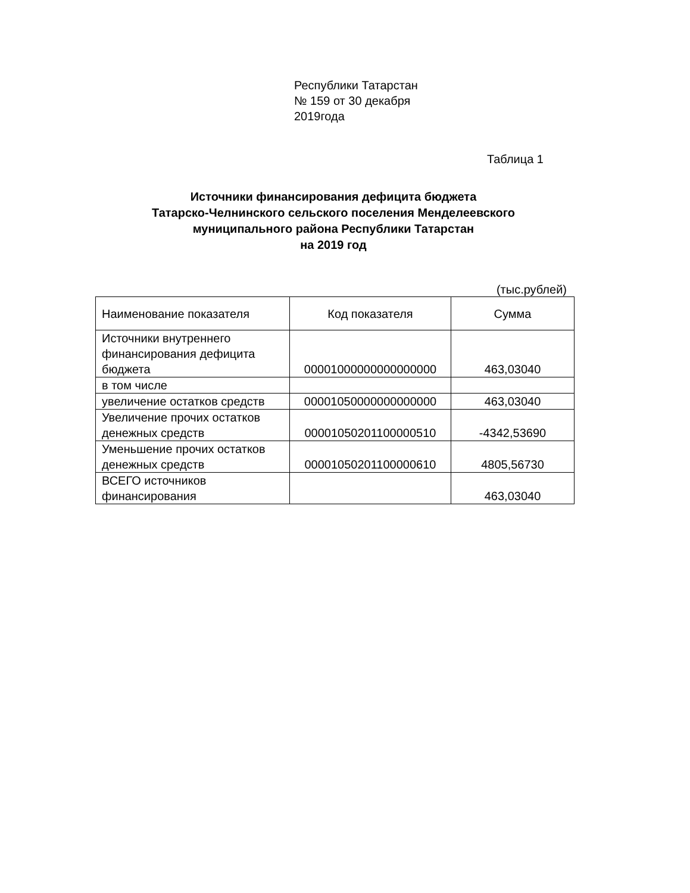Республики Татарстан
№ 159 от 30 декабря
2019года
Таблица 1
Источники финансирования дефицита бюджета
Татарско-Челнинского сельского поселения Менделеевского
муниципального района Республики Татарстан
на 2019 год
(тыс.рублей)
| Наименование показателя | Код показателя | Сумма |
| --- | --- | --- |
| Источники внутреннего финансирования дефицита бюджета | 00001000000000000000 | 463,03040 |
| в том числе | | |
| увеличение остатков средств | 00001050000000000000 | 463,03040 |
| Увеличение прочих остатков денежных средств | 00001050201100000510 | -4342,53690 |
| Уменьшение прочих остатков денежных средств | 00001050201100000610 | 4805,56730 |
| ВСЕГО источников финансирования | | 463,03040 |